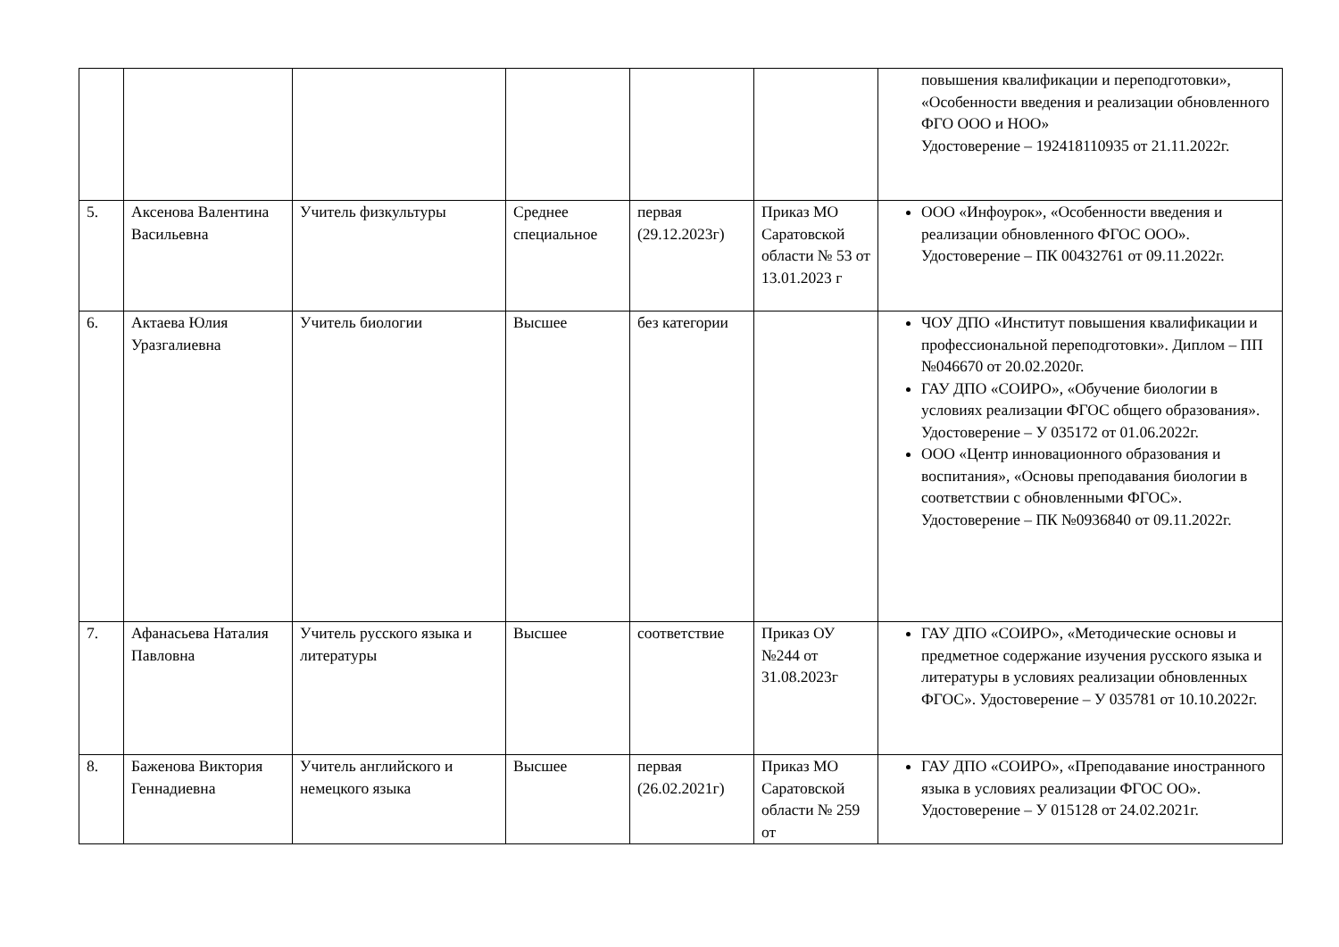| | | | | | | повышения квалификации и переподготовки», «Особенности введения и реализации обновленного ФГО ООО и НОО» Удостоверение – 192418110935 от 21.11.2022г. |
| 5. | Аксенова Валентина Васильевна | Учитель физкультуры | Среднее специальное | первая (29.12.2023г) | Приказ МО Саратовской области № 53 от 13.01.2023 г | ООО «Инфоурок», «Особенности введения и реализации обновленного ФГОС ООО». Удостоверение – ПК 00432761 от 09.11.2022г. |
| 6. | Актаева Юлия Уразгалиевна | Учитель биологии | Высшее | без категории | | ЧОУ ДПО «Институт повышения квалификации и профессиональной переподготовки». Диплом – ПП №046670 от 20.02.2020г. ГАУ ДПО «СОИРО», «Обучение биологии в условиях реализации ФГОС общего образования». Удостоверение – У 035172 от 01.06.2022г. ООО «Центр инновационного образования и воспитания», «Основы преподавания биологии в соответствии с обновленными ФГОС». Удостоверение – ПК №0936840 от 09.11.2022г. |
| 7. | Афанасьева Наталия Павловна | Учитель русского языка и литературы | Высшее | соответствие | Приказ ОУ №244 от 31.08.2023г | ГАУ ДПО «СОИРО», «Методические основы и предметное содержание изучения русского языка и литературы в условиях реализации обновленных ФГОС». Удостоверение – У 035781 от 10.10.2022г. |
| 8. | Баженова Виктория Геннадиевна | Учитель английского и немецкого языка | Высшее | первая (26.02.2021г) | Приказ МО Саратовской области № 259 от | ГАУ ДПО «СОИРО», «Преподавание иностранного языка в условиях реализации ФГОС ОО». Удостоверение – У 015128 от 24.02.2021г. |